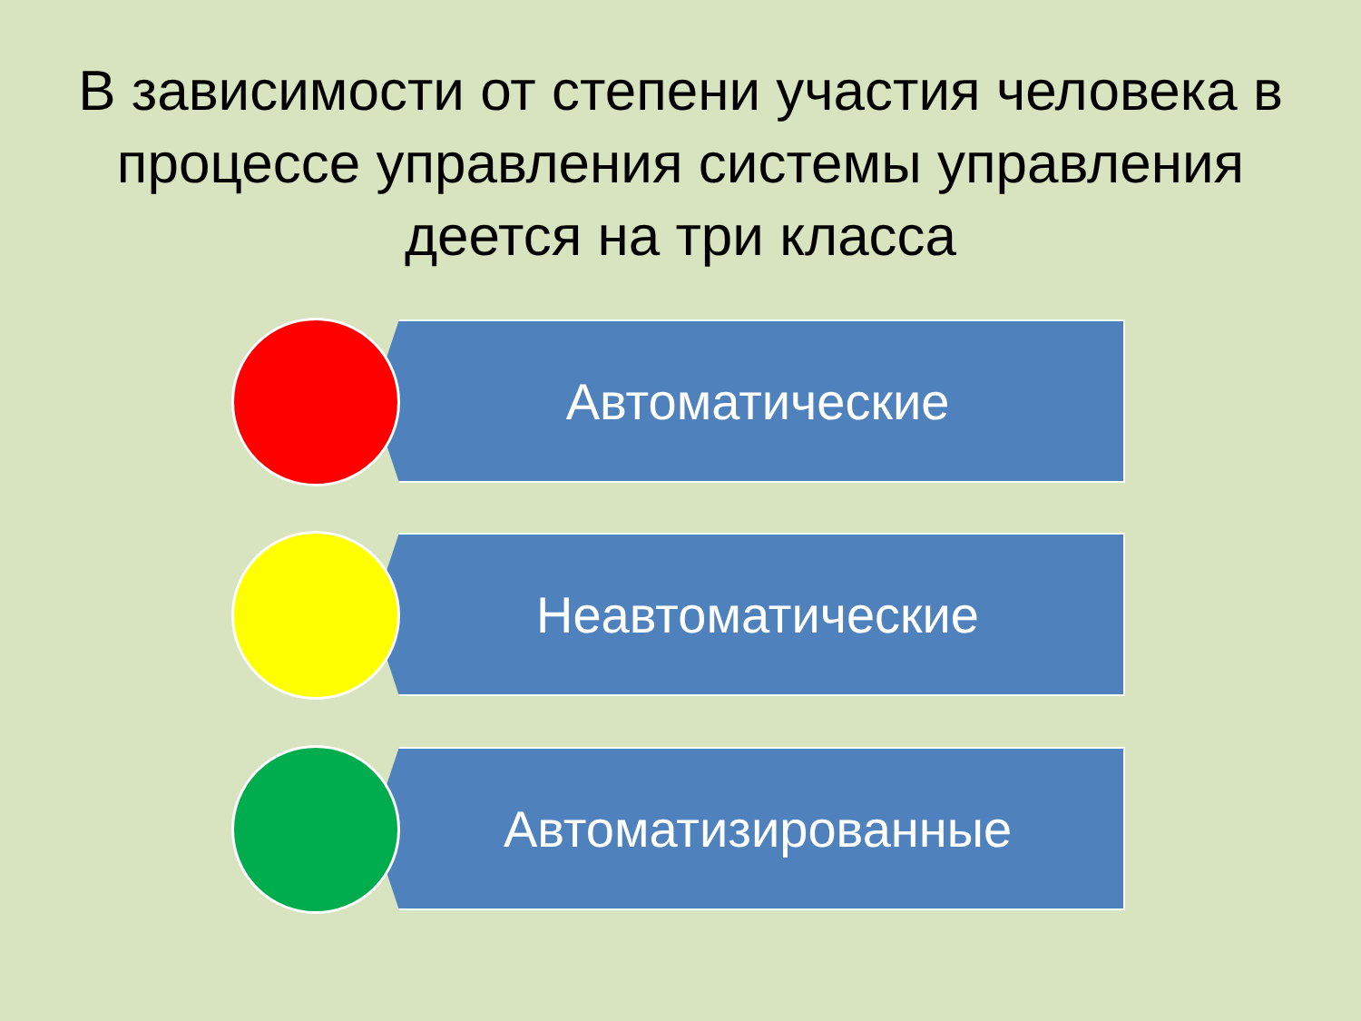В зависимости от степени участия человека в процессе управления системы управления деется на три класса
Автоматические
Неавтоматические
Автоматизированные